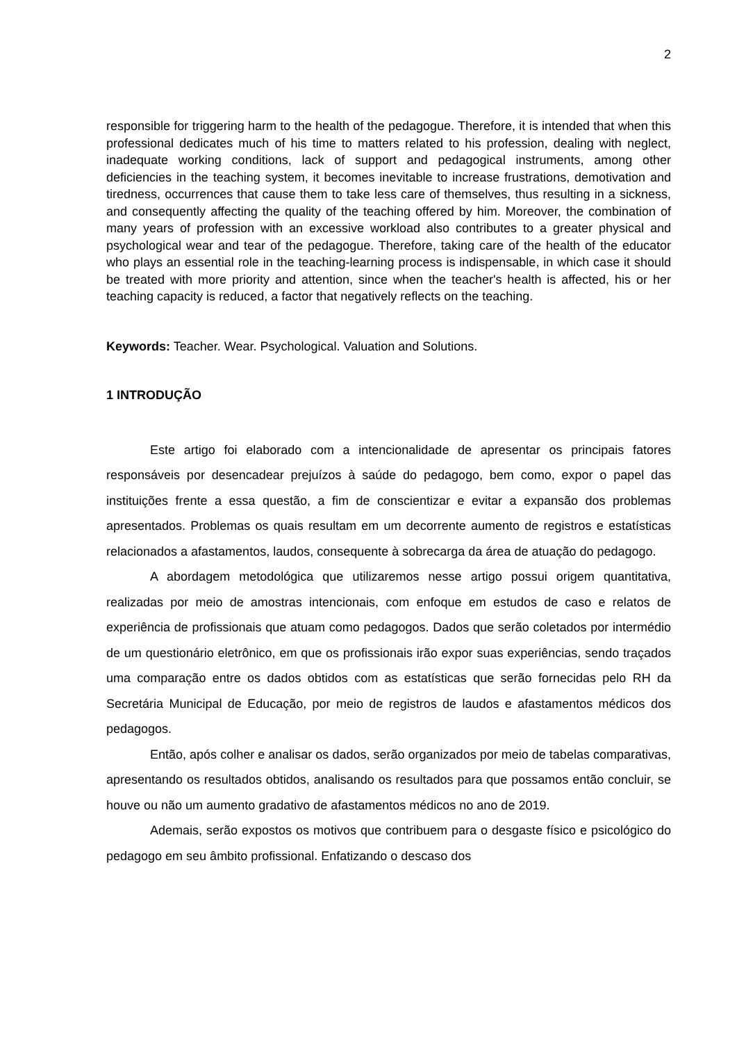2
responsible for triggering harm to the health of the pedagogue. Therefore, it is intended that when this professional dedicates much of his time to matters related to his profession, dealing with neglect, inadequate working conditions, lack of support and pedagogical instruments, among other deficiencies in the teaching system, it becomes inevitable to increase frustrations, demotivation and tiredness, occurrences that cause them to take less care of themselves, thus resulting in a sickness, and consequently affecting the quality of the teaching offered by him. Moreover, the combination of many years of profession with an excessive workload also contributes to a greater physical and psychological wear and tear of the pedagogue. Therefore, taking care of the health of the educator who plays an essential role in the teaching-learning process is indispensable, in which case it should be treated with more priority and attention, since when the teacher's health is affected, his or her teaching capacity is reduced, a factor that negatively reflects on the teaching.
Keywords: Teacher. Wear. Psychological. Valuation and Solutions.
1 INTRODUÇÃO
Este artigo foi elaborado com a intencionalidade de apresentar os principais fatores responsáveis por desencadear prejuízos à saúde do pedagogo, bem como, expor o papel das instituições frente a essa questão, a fim de conscientizar e evitar a expansão dos problemas apresentados. Problemas os quais resultam em um decorrente aumento de registros e estatísticas relacionados a afastamentos, laudos, consequente à sobrecarga da área de atuação do pedagogo.
A abordagem metodológica que utilizaremos nesse artigo possui origem quantitativa, realizadas por meio de amostras intencionais, com enfoque em estudos de caso e relatos de experiência de profissionais que atuam como pedagogos. Dados que serão coletados por intermédio de um questionário eletrônico, em que os profissionais irão expor suas experiências, sendo traçados uma comparação entre os dados obtidos com as estatísticas que serão fornecidas pelo RH da Secretária Municipal de Educação, por meio de registros de laudos e afastamentos médicos dos pedagogos.
Então, após colher e analisar os dados, serão organizados por meio de tabelas comparativas, apresentando os resultados obtidos, analisando os resultados para que possamos então concluir, se houve ou não um aumento gradativo de afastamentos médicos no ano de 2019.
Ademais, serão expostos os motivos que contribuem para o desgaste físico e psicológico do pedagogo em seu âmbito profissional. Enfatizando o descaso dos